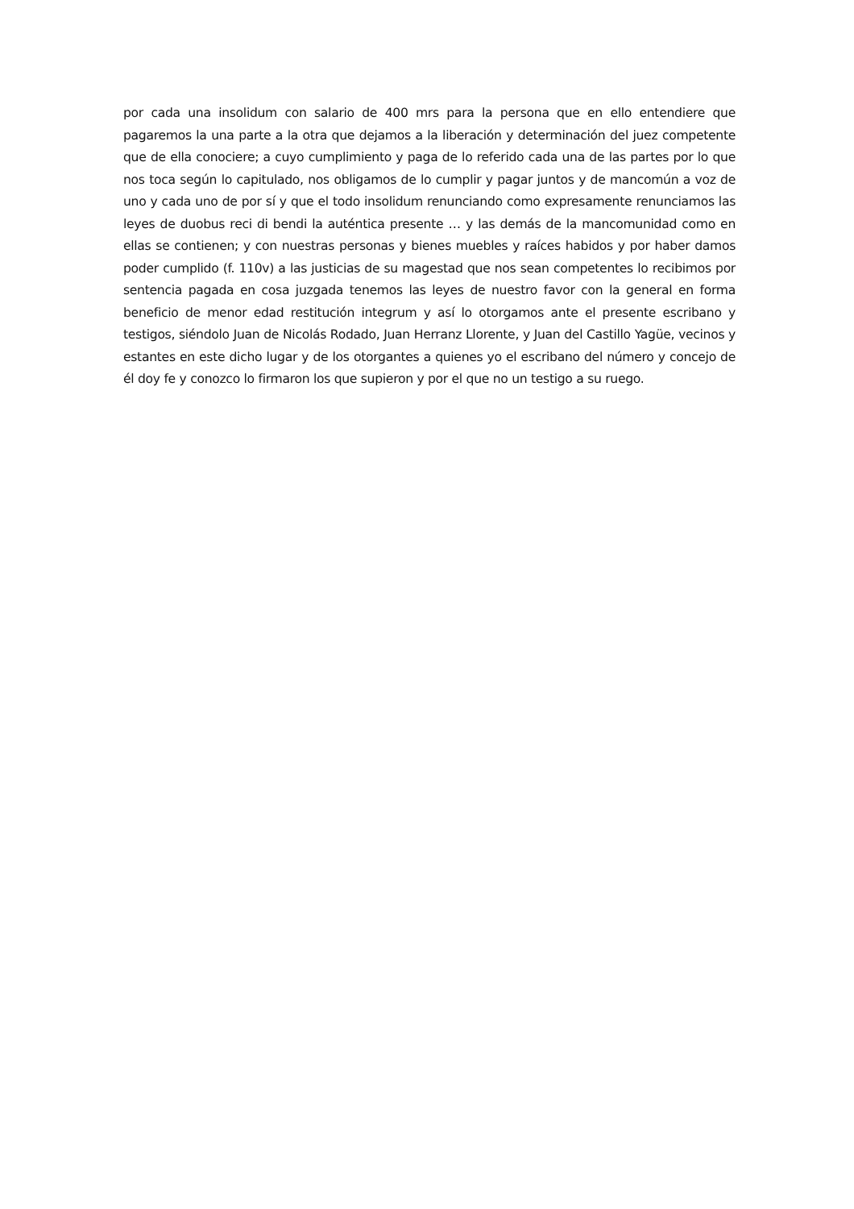por cada una insolidum con salario de 400 mrs para la persona que en ello entendiere que pagaremos la una parte a la otra que dejamos a la liberación y determinación del juez competente que de ella conociere; a cuyo cumplimiento y paga de lo referido cada una de las partes por lo que nos toca según lo capitulado, nos obligamos de lo cumplir y pagar juntos y de mancomún a voz de uno y cada uno de por sí y que el todo insolidum renunciando como expresamente renunciamos las leyes de duobus reci di bendi la auténtica presente … y las demás de la mancomunidad como en ellas se contienen; y con nuestras personas y bienes muebles y raíces habidos y por haber damos poder cumplido (f. 110v) a las justicias de su magestad que nos sean competentes lo recibimos por sentencia pagada en cosa juzgada tenemos las leyes de nuestro favor con la general en forma beneficio de menor edad restitución integrum y así lo otorgamos ante el presente escribano y testigos, siéndolo Juan de Nicolás Rodado, Juan Herranz Llorente, y Juan del Castillo Yagüe, vecinos y estantes en este dicho lugar y de los otorgantes a quienes yo el escribano del número y concejo de él doy fe y conozco lo firmaron los que supieron y por el que no un testigo a su ruego.